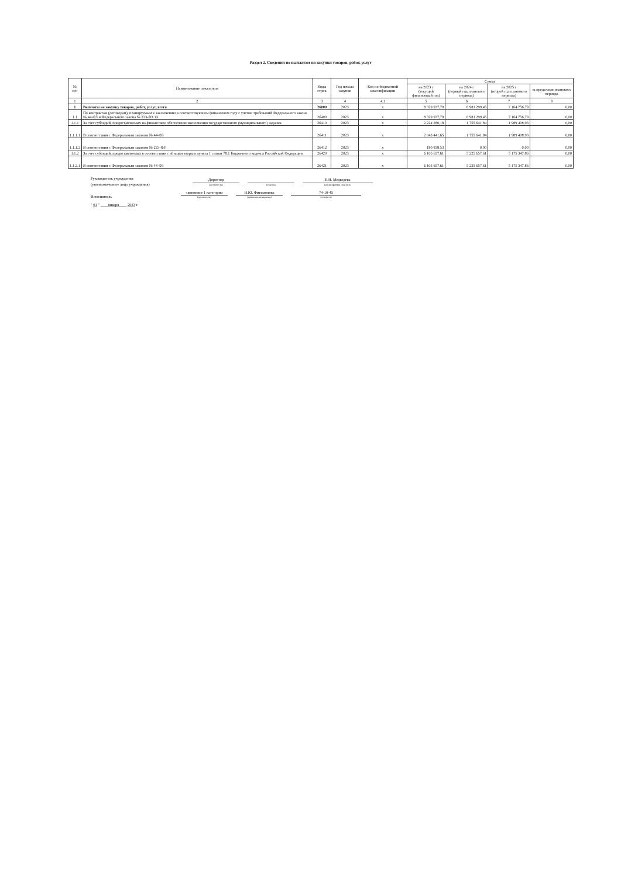Раздел 2. Сведения по выплатам на закупки товаров, работ, услуг
| № п/п | Наименование показателя | Коды строк | Год начала закупки | Код по бюджетной классификации | Сумма | | | |
| --- | --- | --- | --- | --- | --- | --- | --- | --- |
| | | | | | на 2023 г (текущий финансовый год) | на 2024 г (первый год планового периода) | на 2025 г (второй год планового периода) | за пределами планового периода |
| 1 | 2 | 3 | 4 | 4.1 | 5 | 6 | 7 | 8 |
| 1 | Выплаты на закупку товаров, работ, услуг, всего | 26000 | 2023 | х | 8 329 937,79 | 6 981 299,45 | 7 164 756,79 | 0,00 |
| 1.1 | По контрактам (договорам), планируемым к заключению в соответствующем финансовом году с учетом требований Федерального закона № 44-ФЗ и Федерального закона № 223-ФЗ 13 | 26400 | 2023 | х | 8 329 937,79 | 6 981 299,45 | 7 164 756,79 | 0,00 |
| 1.1.1 | За счет субсидий, предоставляемых на финансовое обеспечение выполнения государственного (муниципального) задания | 26410 | 2023 | х | 2 224 280,18 | 1 755 641,84 | 1 989 408,93 | 0,00 |
| 1.1.1.1 | В соответствии с Федеральным законом № 44-ФЗ | 26411 | 2023 | х | 2 043 441,65 | 1 755 641,84 | 1 989 408,93 | 0,00 |
| 1.1.1.2 | В соответствии с Федеральным законом № 223-ФЗ | 26412 | 2023 | х | 180 838,53 | 0,00 | 0,00 | 0,00 |
| 1.1.2 | За счет субсидий, предоставляемых в соответствии с абзацем вторым пункта 1 статьи 78.1 Бюджетного кодекса Российской Федерации | 26420 | 2023 | х | 6 105 657,61 | 5 225 657,61 | 5 175 347,86 | 0,00 |
| 1.1.2.1 | В соответствии с Федеральным законом № 44-ФЗ | 26421 | 2023 | х | 6 105 657,61 | 5 225 657,61 | 5 175 347,86 | 0,00 |
Руководитель учреждения
(уполномоченное лицо учреждения)
Директор
(должность)
(подпись)
Е.Н. Медведева
(расшифровка подписи)
Исполнитель
экономист 1 категории
(должность)
Н.Ю. Фитимонова
(фамилия, инициалы)
74-10-45
(телефон)
" 01 " января 2023 г.